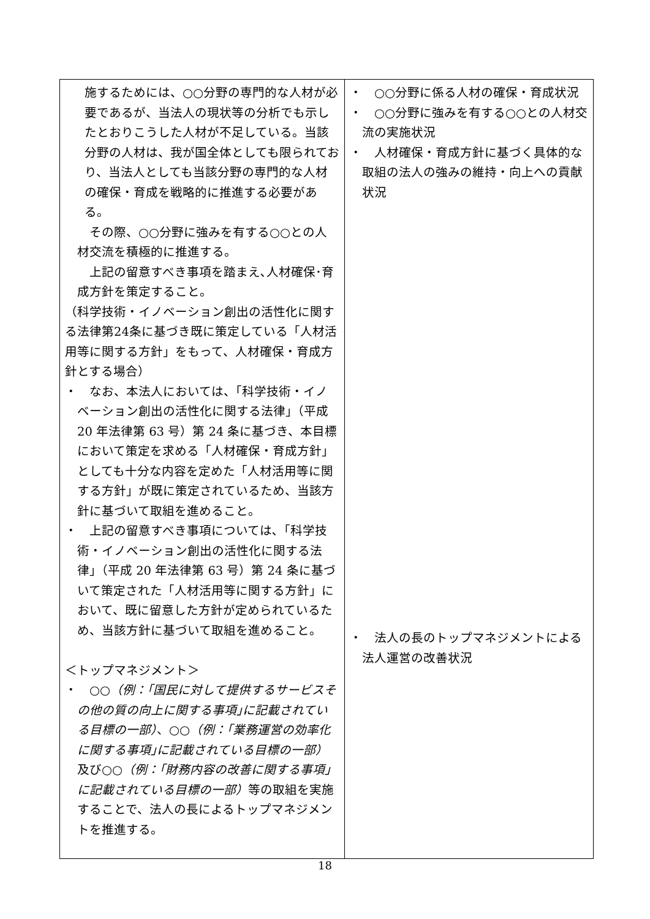| 施するためには、○○分野の専門的な人材が必要であるが、当法人の現状等の分析でも示したとおりこうした人材が不足している。当該分野の人材は、我が国全体としても限られており、当法人としても当該分野の専門的な人材の確保・育成を戦略的に推進する必要がある。 その際、○○分野に強みを有する○○との人材交流を積極的に推進する。 上記の留意すべき事項を踏まえ､人材確保･育成方針を策定すること。 （科学技術・イノベーション創出の活性化に関する法律第24条に基づき既に策定している「人材活用等に関する方針」をもって、人材確保・育成方針とする場合） ・ なお、本法人においては、「科学技術・イノベーション創出の活性化に関する法律」（平成 20 年法律第 63 号）第 24 条に基づき、本目標において策定を求める「人材確保・育成方針」としても十分な内容を定めた「人材活用等に関する方針」が既に策定されているため、当該方針に基づいて取組を進めること。 ・ 上記の留意すべき事項については､「科学技術・イノベーション創出の活性化に関する法律」（平成 20 年法律第 63 号）第 24 条に基づいて策定された「人材活用等に関する方針」において、既に留意した方針が定められているため、当該方針に基づいて取組を進めること。 ＜トップマネジメント＞ ・ ○○ （例：｢国民に対して提供するサービスその他の質の向上に関する事項｣に記載されている目標の一部） 、○○ （例：｢業務運営の効率化に関する事項｣に記載されている目標の一部） 及び○○ （例：｢財務内容の改善に関する事項｣に記載されている目標の一部） 等の取組を実施することで、法人の長によるトップマネジメントを推進する。 | ・ ○○分野に係る人材の確保・育成状況 ・ ○○分野に強みを有する○○との人材交流の実施状況 ・ 人材確保・育成方針に基づく具体的な取組の法人の強みの維持・向上への貢献状況 ・ 法人の長のトップマネジメントによる法人運営の改善状況 |
18